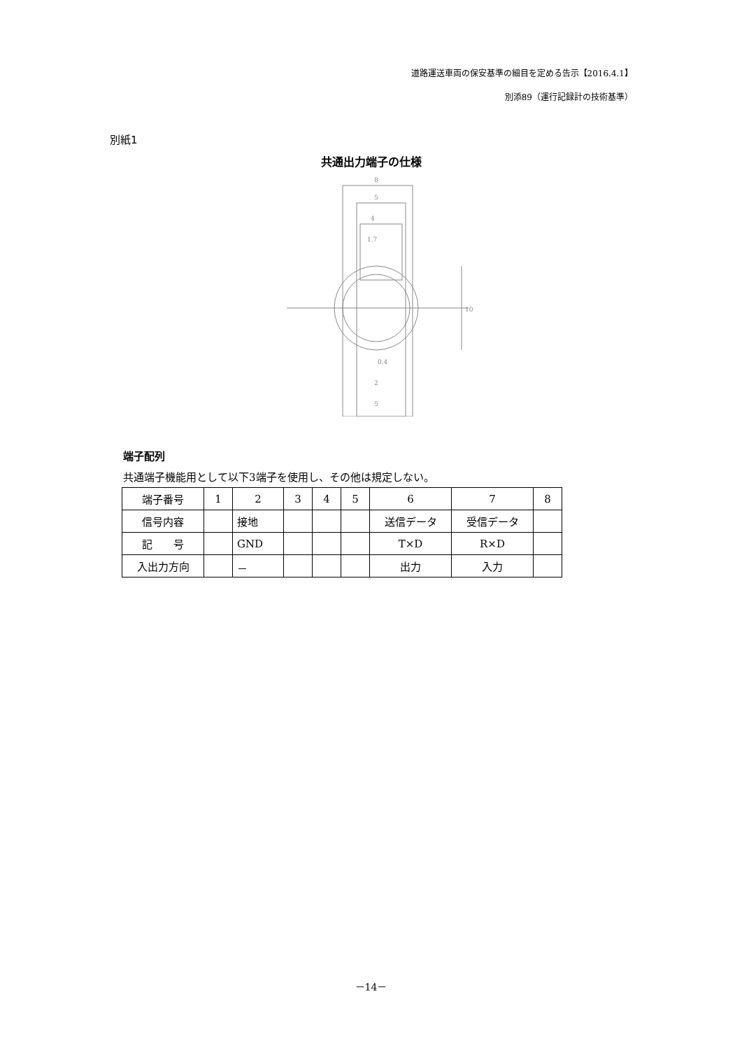道路運送車両の保安基準の細目を定める告示【2016.4.1】
別添89（運行記録計の技術基準）
別紙1
共通出力端子の仕様
8
5
4
1.7
0.4
2
5
10
端子配列
共通端子機能用として以下3端子を使用し、その他は規定しない。
| 端子番号 | 1 | 2 | 3 | 4 | 5 | 6 | 7 | 8 |
| 信号内容 | | 接地 | | | | 送信データ | 受信データ | |
| 記 号 | | GND | | | | T×D | R×D | |
| 入出力方向 | | － | | | | 出力 | 入力 | |
－14－